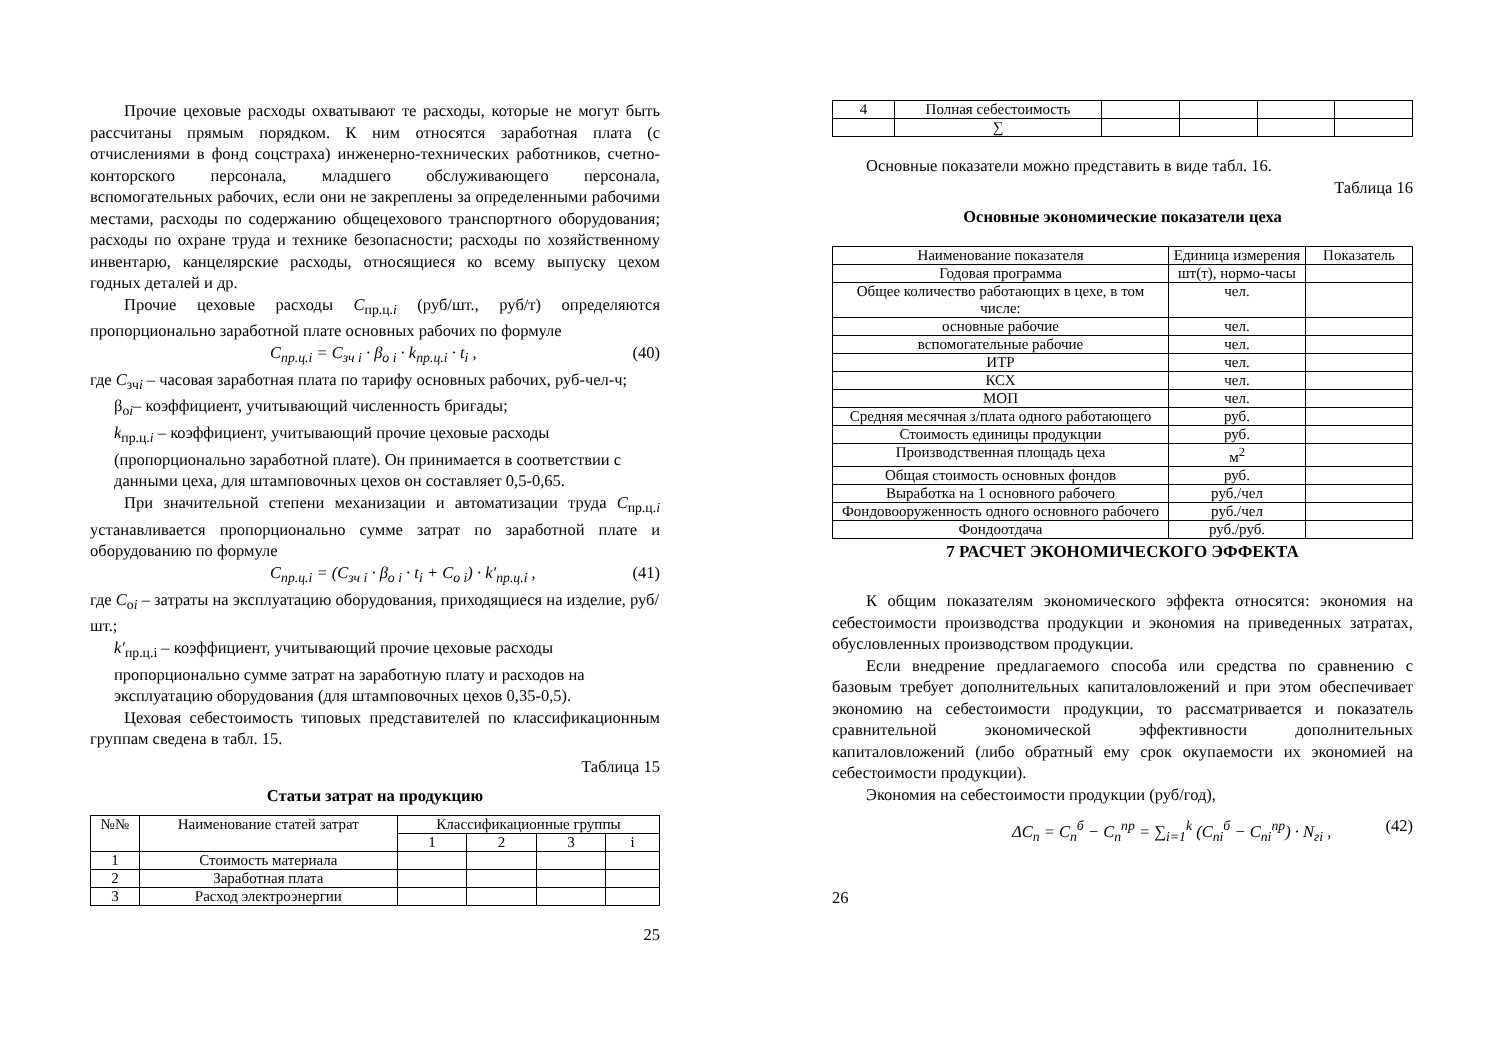Прочие цеховые расходы охватывают те расходы, которые не могут быть рассчитаны прямым порядком. К ним относятся заработная плата (с отчислениями в фонд соцстраха) инженерно-технических работников, счетно-конторского персонала, младшего обслуживающего персонала, вспомогательных рабочих, если они не закреплены за определенными рабочими местами, расходы по содержанию общецехового транспортного оборудования; расходы по охране труда и технике безопасности; расходы по хозяйственному инвентарю, канцелярские расходы, относящиеся ко всему выпуску цехом годных деталей и др.
Прочие цеховые расходы C<sub>пр.ц.i</sub> (руб/шт., руб/т) определяются пропорционально заработной плате основных рабочих по формуле
C<sub>пр.ц.i</sub> = C<sub>зч i</sub> · β<sub>о i</sub> · k<sub>пр.ц.i</sub> · t<sub>i</sub> , (40)
где C<sub>зчi</sub> – часовая заработная плата по тарифу основных рабочих, руб-чел-ч;
β<sub>оi</sub>– коэффициент, учитывающий численность бригады;
k<sub>пр.ц.i</sub> – коэффициент, учитывающий прочие цеховые расходы (пропорционально заработной плате). Он принимается в соответствии с данными цеха, для штамповочных цехов он составляет 0,5-0,65.
При значительной степени механизации и автоматизации труда C<sub>пр.ц.i</sub> устанавливается пропорционально сумме затрат по заработной плате и оборудованию по формуле
C<sub>пр.ц.i</sub> = (C<sub>зч i</sub> · β<sub>о i</sub> · t<sub>i</sub> + C<sub>о i</sub>) · k′<sub>пр.ц.i</sub> , (41)
где C<sub>оi</sub> – затраты на эксплуатацию оборудования, приходящиеся на изделие, руб/шт.;
k′<sub>пр.ц.i</sub> – коэффициент, учитывающий прочие цеховые расходы пропорционально сумме затрат на заработную плату и расходов на эксплуатацию оборудования (для штамповочных цехов 0,35-0,5).
Цеховая себестоимость типовых представителей по классификационным группам сведена в табл. 15.
Таблица 15
Статьи затрат на продукцию
| №№ | Наименование статей затрат | Классификационные группы | | | |
| --- | --- | --- | --- | --- | --- |
| | | 1 | 2 | 3 | i |
| 1 | Стоимость материала | | | | |
| 2 | Заработная плата | | | | |
| 3 | Расход электроэнергии | | | | |
25
| 4 | Полная себестоимость | | | | |
| | ∑ | | | | |
Основные показатели можно представить в виде табл. 16.
Таблица 16
Основные экономические показатели цеха
| Наименование показателя | Единица измерения | Показатель |
| --- | --- | --- |
| Годовая программа | шт(т), нормо-часы | |
| Общее количество работающих в цехе, в том числе: | чел. | |
| основные рабочие | чел. | |
| вспомогательные рабочие | чел. | |
| ИТР | чел. | |
| КСХ | чел. | |
| МОП | чел. | |
| Средняя месячная з/плата одного работающего | руб. | |
| Стоимость единицы продукции | руб. | |
| Производственная площадь цеха | м<sup>2</sup> | |
| Общая стоимость основных фондов | руб. | |
| Выработка на 1 основного рабочего | руб./чел | |
| Фондовооруженность одного основного рабочего | руб./чел | |
| Фондоотдача | руб./руб. | |
7 РАСЧЕТ ЭКОНОМИЧЕСКОГО ЭФФЕКТА
К общим показателям экономического эффекта относятся: экономия на себестоимости производства продукции и экономия на приведенных затратах, обусловленных производством продукции.
Если внедрение предлагаемого способа или средства по сравнению с базовым требует дополнительных капиталовложений и при этом обеспечивает экономию на себестоимости продукции, то рассматривается и показатель сравнительной экономической эффективности дополнительных капиталовложений (либо обратный ему срок окупаемости их экономией на себестоимости продукции).
Экономия на себестоимости продукции (руб/год),
ΔC<sub>n</sub> = C<sub>n</sub><sup>б</sup> − C<sub>n</sub><sup>пр</sup> = ∑<sub>i=1</sub><sup>k</sup> (C<sub>ni</sub><sup>б</sup> − C<sub>ni</sub><sup>пр</sup>) · N<sub>гi</sub> , (42)
26